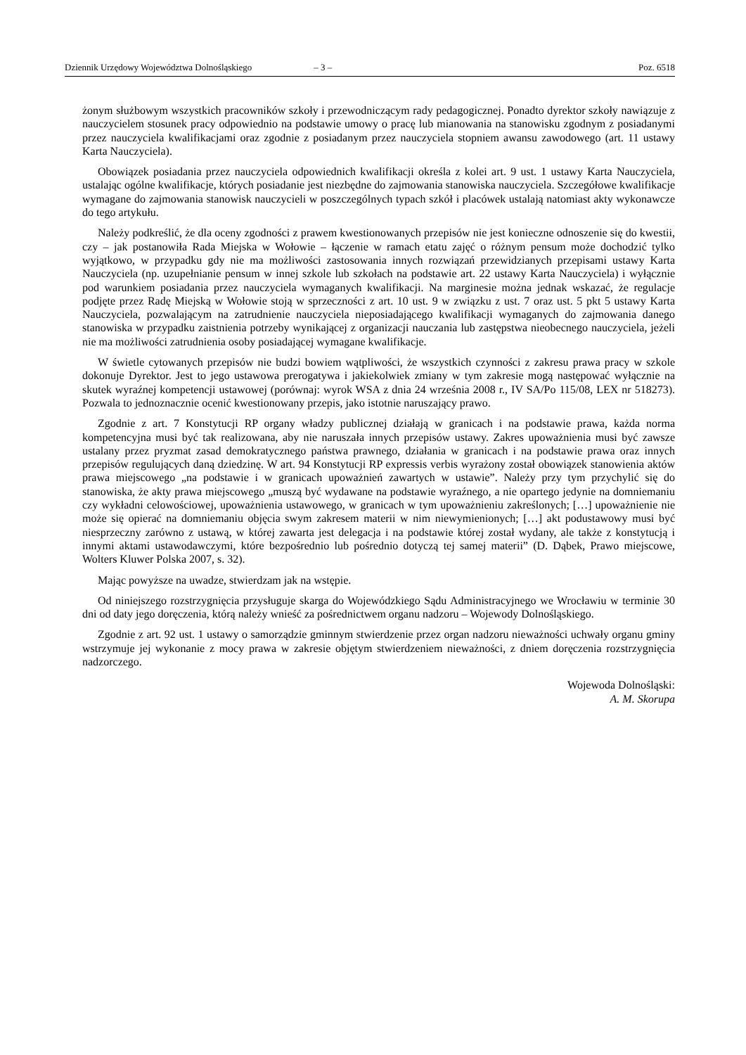Dziennik Urzędowy Województwa Dolnośląskiego – 3 – Poz. 6518
żonym służbowym wszystkich pracowników szkoły i przewodniczącym rady pedagogicznej. Ponadto dyrektor szkoły nawiązuje z nauczycielem stosunek pracy odpowiednio na podstawie umowy o pracę lub mianowania na stanowisku zgodnym z posiadanymi przez nauczyciela kwalifikacjami oraz zgodnie z posiadanym przez nauczyciela stopniem awansu zawodowego (art. 11 ustawy Karta Nauczyciela).
Obowiązek posiadania przez nauczyciela odpowiednich kwalifikacji określa z kolei art. 9 ust. 1 ustawy Karta Nauczyciela, ustalając ogólne kwalifikacje, których posiadanie jest niezbędne do zajmowania stanowiska nauczyciela. Szczegółowe kwalifikacje wymagane do zajmowania stanowisk nauczycieli w poszczególnych typach szkół i placówek ustalają natomiast akty wykonawcze do tego artykułu.
Należy podkreślić, że dla oceny zgodności z prawem kwestionowanych przepisów nie jest konieczne odnoszenie się do kwestii, czy – jak postanowiła Rada Miejska w Wołowie – łączenie w ramach etatu zajęć o różnym pensum może dochodzić tylko wyjątkowo, w przypadku gdy nie ma możliwości zastosowania innych rozwiązań przewidzianych przepisami ustawy Karta Nauczyciela (np. uzupełnianie pensum w innej szkole lub szkołach na podstawie art. 22 ustawy Karta Nauczyciela) i wyłącznie pod warunkiem posiadania przez nauczyciela wymaganych kwalifikacji. Na marginesie można jednak wskazać, że regulacje podjęte przez Radę Miejską w Wołowie stoją w sprzeczności z art. 10 ust. 9 w związku z ust. 7 oraz ust. 5 pkt 5 ustawy Karta Nauczyciela, pozwalającym na zatrudnienie nauczyciela nieposiadającego kwalifikacji wymaganych do zajmowania danego stanowiska w przypadku zaistnienia potrzeby wynikającej z organizacji nauczania lub zastępstwa nieobecnego nauczyciela, jeżeli nie ma możliwości zatrudnienia osoby posiadającej wymagane kwalifikacje.
W świetle cytowanych przepisów nie budzi bowiem wątpliwości, że wszystkich czynności z zakresu prawa pracy w szkole dokonuje Dyrektor. Jest to jego ustawowa prerogatywa i jakiekolwiek zmiany w tym zakresie mogą następować wyłącznie na skutek wyraźnej kompetencji ustawowej (porównaj: wyrok WSA z dnia 24 września 2008 r., IV SA/Po 115/08, LEX nr 518273). Pozwala to jednoznacznie ocenić kwestionowany przepis, jako istotnie naruszający prawo.
Zgodnie z art. 7 Konstytucji RP organy władzy publicznej działają w granicach i na podstawie prawa, każda norma kompetencyjna musi być tak realizowana, aby nie naruszała innych przepisów ustawy. Zakres upoważnienia musi być zawsze ustalany przez pryzmat zasad demokratycznego państwa prawnego, działania w granicach i na podstawie prawa oraz innych przepisów regulujących daną dziedzinę. W art. 94 Konstytucji RP expressis verbis wyrażony został obowiązek stanowienia aktów prawa miejscowego „na podstawie i w granicach upoważnień zawartych w ustawie”. Należy przy tym przychylić się do stanowiska, że akty prawa miejscowego „muszą być wydawane na podstawie wyraźnego, a nie opartego jedynie na domniemaniu czy wykładni celowościowej, upoważnienia ustawowego, w granicach w tym upoważnieniu zakreślonych; […] upoważnienie nie może się opierać na domniemaniu objęcia swym zakresem materii w nim niewymienionych; […] akt podustawowy musi być niesprzeczny zarówno z ustawą, w której zawarta jest delegacja i na podstawie której został wydany, ale także z konstytucją i innymi aktami ustawodawczymi, które bezpośrednio lub pośrednio dotyczą tej samej materii” (D. Dąbek, Prawo miejscowe, Wolters Kluwer Polska 2007, s. 32).
Mając powyższe na uwadze, stwierdzam jak na wstępie.
Od niniejszego rozstrzygnięcia przysługuje skarga do Wojewódzkiego Sądu Administracyjnego we Wrocławiu w terminie 30 dni od daty jego doręczenia, którą należy wnieść za pośrednictwem organu nadzoru – Wojewody Dolnośląskiego.
Zgodnie z art. 92 ust. 1 ustawy o samorządzie gminnym stwierdzenie przez organ nadzoru nieważności uchwały organu gminy wstrzymuje jej wykonanie z mocy prawa w zakresie objętym stwierdzeniem nieważności, z dniem doręczenia rozstrzygnięcia nadzorczego.
Wojewoda Dolnośląski:
A. M. Skorupa